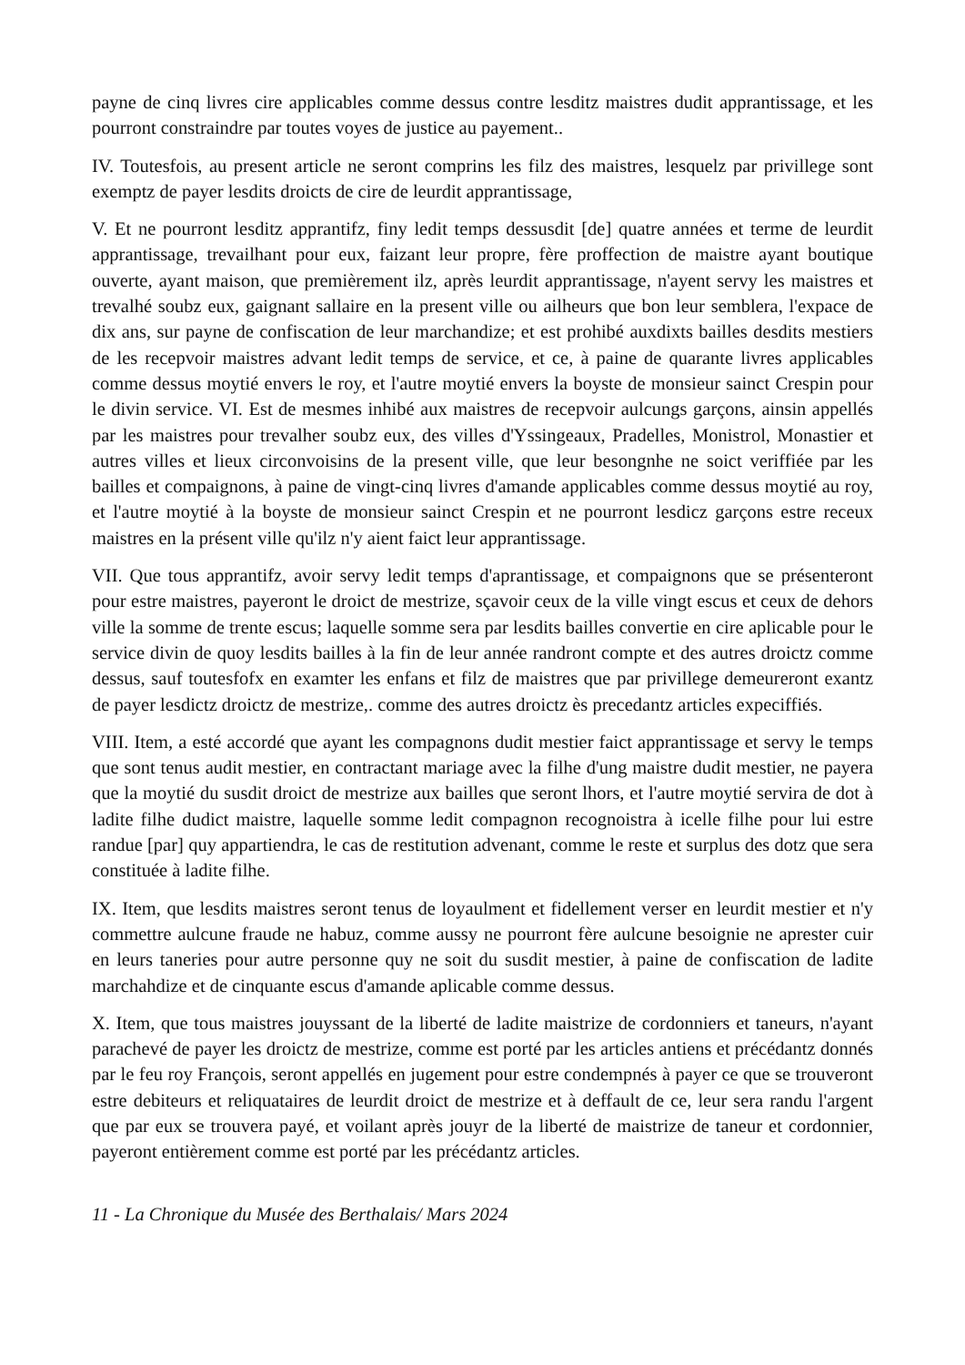payne de cinq livres cire applicables comme dessus contre lesditz maistres dudit apprantissage, et les pourront constraindre par toutes voyes de justice au payement..
IV. Toutesfois, au present article ne seront comprins les filz des maistres, lesquelz par privillege sont exemptz de payer lesdits droicts de cire de leurdit apprantissage,
V. Et ne pourront lesditz apprantifz, finy ledit temps dessusdit [de] quatre années et terme de leurdit apprantissage, trevailhant pour eux, faizant leur propre, fère proffection de maistre ayant boutique ouverte, ayant maison, que premièrement ilz, après leurdit apprantissage, n'ayent servy les maistres et trevalhé soubz eux, gaignant sallaire en la present ville ou ailheurs que bon leur semblera, l'expace de dix ans, sur payne de confiscation de leur marchandize; et est prohibé auxdixts bailles desdits mestiers de les recepvoir maistres advant ledit temps de service, et ce, à paine de quarante livres applicables comme dessus moytié envers le roy, et l'autre moytié envers la boyste de monsieur sainct Crespin pour le divin service. VI. Est de mesmes inhibé aux maistres de recepvoir aulcungs garçons, ainsin appellés par les maistres pour trevalher soubz eux, des villes d'Yssingeaux, Pradelles, Monistrol, Monastier et autres villes et lieux circonvoisins de la present ville, que leur besongnhe ne soict veriffiée par les bailles et compaignons, à paine de vingt-cinq livres d'amande applicables comme dessus moytié au roy, et l'autre moytié à la boyste de monsieur sainct Crespin et ne pourront lesdicz garçons estre receux maistres en la présent ville qu'ilz n'y aient faict leur apprantissage.
VII. Que tous apprantifz, avoir servy ledit temps d'aprantissage, et compaignons que se présenteront pour estre maistres, payeront le droict de mestrize, sçavoir ceux de la ville vingt escus et ceux de dehors ville la somme de trente escus; laquelle somme sera par lesdits bailles convertie en cire aplicable pour le service divin de quoy lesdits bailles à la fin de leur année randront compte et des autres droictz comme dessus, sauf toutesfofx en examter les enfans et filz de maistres que par privillege demeureront exantz de payer lesdictz droictz de mestrize,. comme des autres droictz ès precedantz articles expeciffiés.
VIII. Item, a esté accordé que ayant les compagnons dudit mestier faict apprantissage et servy le temps que sont tenus audit mestier, en contractant mariage avec la filhe d'ung maistre dudit mestier, ne payera que la moytié du susdit droict de mestrize aux bailles que seront lhors, et l'autre moytié servira de dot à ladite filhe dudict maistre, laquelle somme ledit compagnon recognoistra à icelle filhe pour lui estre randue [par] quy appartiendra, le cas de restitution advenant, comme le reste et surplus des dotz que sera constituée à ladite filhe.
IX. Item, que lesdits maistres seront tenus de loyaulment et fidellement verser en leurdit mestier et n'y commettre aulcune fraude ne habuz, comme aussy ne pourront fère aulcune besoignie ne aprester cuir en leurs taneries pour autre personne quy ne soit du susdit mestier, à paine de confiscation de ladite marchahdize et de cinquante escus d'amande aplicable comme dessus.
X. Item, que tous maistres jouyssant de la liberté de ladite maistrize de cordonniers et taneurs, n'ayant parachevé de payer les droictz de mestrize, comme est porté par les articles antiens et précédantz donnés par le feu roy François, seront appellés en jugement pour estre condempnés à payer ce que se trouveront estre debiteurs et reliquataires de leurdit droict de mestrize et à deffault de ce, leur sera randu l'argent que par eux se trouvera payé, et voilant après jouyr de la liberté de maistrize de taneur et cordonnier, payeront entièrement comme est porté par les précédantz articles.
11 - La Chronique du Musée des Berthalais/ Mars 2024